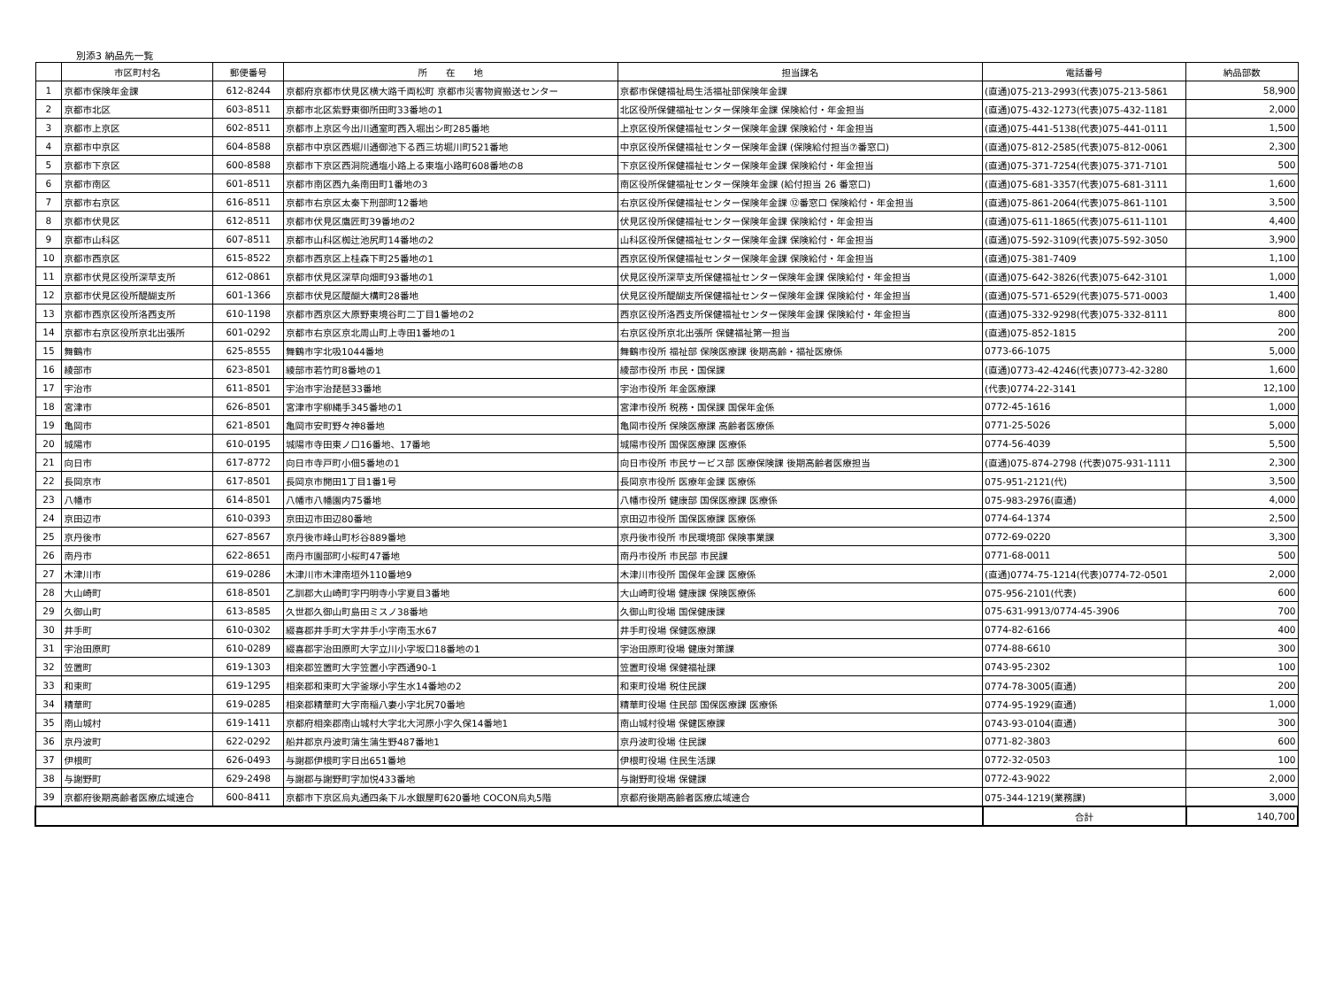別添3 納品先一覧
| | 市区町村名 | 郵便番号 | 所 在 地 | 担当課名 | 電話番号 | 納品部数 |
| --- | --- | --- | --- | --- | --- | --- |
| 1 | 京都市保険年金課 | 612-8244 | 京都府京都市伏見区横大路千両松町 京都市災害物資搬送センター | 京都市保健福祉局生活福祉部保険年金課 | (直通)075-213-2993(代表)075-213-5861 | 58,900 |
| 2 | 京都市北区 | 603-8511 | 京都市北区紫野東御所田町33番地の1 | 北区役所保健福祉センター保険年金課 保険給付・年金担当 | (直通)075-432-1273(代表)075-432-1181 | 2,000 |
| 3 | 京都市上京区 | 602-8511 | 京都市上京区今出川通室町西入堀出シ町285番地 | 上京区役所保健福祉センター保険年金課 保険給付・年金担当 | (直通)075-441-5138(代表)075-441-0111 | 1,500 |
| 4 | 京都市中京区 | 604-8588 | 京都市中京区西堀川通御池下る西三坊堀川町521番地 | 中京区役所保健福祉センター保険年金課 (保険給付担当⑦番窓口) | (直通)075-812-2585(代表)075-812-0061 | 2,300 |
| 5 | 京都市下京区 | 600-8588 | 京都市下京区西洞院通塩小路上る東塩小路町608番地の8 | 下京区役所保健福祉センター保険年金課 保険給付・年金担当 | (直通)075-371-7254(代表)075-371-7101 | 500 |
| 6 | 京都市南区 | 601-8511 | 京都市南区西九条南田町1番地の3 | 南区役所保健福祉センター保険年金課 (給付担当 26 番窓口) | (直通)075-681-3357(代表)075-681-3111 | 1,600 |
| 7 | 京都市右京区 | 616-8511 | 京都市右京区太秦下刑部町12番地 | 右京区役所保健福祉センター保険年金課 ⑫番窓口 保険給付・年金担当 | (直通)075-861-2064(代表)075-861-1101 | 3,500 |
| 8 | 京都市伏見区 | 612-8511 | 京都市伏見区鷹匠町39番地の2 | 伏見区役所保健福祉センター保険年金課 保険給付・年金担当 | (直通)075-611-1865(代表)075-611-1101 | 4,400 |
| 9 | 京都市山科区 | 607-8511 | 京都市山科区椥辻池尻町14番地の2 | 山科区役所保健福祉センター保険年金課 保険給付・年金担当 | (直通)075-592-3109(代表)075-592-3050 | 3,900 |
| 10 | 京都市西京区 | 615-8522 | 京都市西京区上桂森下町25番地の1 | 西京区役所保健福祉センター保険年金課 保険給付・年金担当 | (直通)075-381-7409 | 1,100 |
| 11 | 京都市伏見区役所深草支所 | 612-0861 | 京都市伏見区深草向畑町93番地の1 | 伏見区役所深草支所保健福祉センター保険年金課 保険給付・年金担当 | (直通)075-642-3826(代表)075-642-3101 | 1,000 |
| 12 | 京都市伏見区役所醍醐支所 | 601-1366 | 京都市伏見区醍醐大構町28番地 | 伏見区役所醍醐支所保健福祉センター保険年金課 保険給付・年金担当 | (直通)075-571-6529(代表)075-571-0003 | 1,400 |
| 13 | 京都市西京区役所洛西支所 | 610-1198 | 京都市西京区大原野東境谷町二丁目1番地の2 | 西京区役所洛西支所保健福祉センター保険年金課 保険給付・年金担当 | (直通)075-332-9298(代表)075-332-8111 | 800 |
| 14 | 京都市右京区役所京北出張所 | 601-0292 | 京都市右京区京北周山町上寺田1番地の1 | 右京区役所京北出張所 保健福祉第一担当 | (直通)075-852-1815 | 200 |
| 15 | 舞鶴市 | 625-8555 | 舞鶴市字北吸1044番地 | 舞鶴市役所 福祉部 保険医療課 後期高齢・福祉医療係 | 0773-66-1075 | 5,000 |
| 16 | 綾部市 | 623-8501 | 綾部市若竹町8番地の1 | 綾部市役所 市民・国保課 | (直通)0773-42-4246(代表)0773-42-3280 | 1,600 |
| 17 | 宇治市 | 611-8501 | 宇治市宇治琵琶33番地 | 宇治市役所 年金医療課 | (代表)0774-22-3141 | 12,100 |
| 18 | 宮津市 | 626-8501 | 宮津市字柳縄手345番地の1 | 宮津市役所 税務・国保課 国保年金係 | 0772-45-1616 | 1,000 |
| 19 | 亀岡市 | 621-8501 | 亀岡市安町野々神8番地 | 亀岡市役所 保険医療課 高齢者医療係 | 0771-25-5026 | 5,000 |
| 20 | 城陽市 | 610-0195 | 城陽市寺田東ノ口16番地、17番地 | 城陽市役所 国保医療課 医療係 | 0774-56-4039 | 5,500 |
| 21 | 向日市 | 617-8772 | 向日市寺戸町小佃5番地の1 | 向日市役所 市民サービス部 医療保険課 後期高齢者医療担当 | (直通)075-874-2798 (代表)075-931-1111 | 2,300 |
| 22 | 長岡京市 | 617-8501 | 長岡京市開田1丁目1番1号 | 長岡京市役所 医療年金課 医療係 | 075-951-2121(代) | 3,500 |
| 23 | 八幡市 | 614-8501 | 八幡市八幡園内75番地 | 八幡市役所 健康部 国保医療課 医療係 | 075-983-2976(直通) | 4,000 |
| 24 | 京田辺市 | 610-0393 | 京田辺市田辺80番地 | 京田辺市役所 国保医療課 医療係 | 0774-64-1374 | 2,500 |
| 25 | 京丹後市 | 627-8567 | 京丹後市峰山町杉谷889番地 | 京丹後市役所 市民環境部 保険事業課 | 0772-69-0220 | 3,300 |
| 26 | 南丹市 | 622-8651 | 南丹市園部町小桜町47番地 | 南丹市役所 市民部 市民課 | 0771-68-0011 | 500 |
| 27 | 木津川市 | 619-0286 | 木津川市木津南垣外110番地9 | 木津川市役所 国保年金課 医療係 | (直通)0774-75-1214(代表)0774-72-0501 | 2,000 |
| 28 | 大山崎町 | 618-8501 | 乙訓郡大山崎町字円明寺小字夏目3番地 | 大山崎町役場 健康課 保険医療係 | 075-956-2101(代表) | 600 |
| 29 | 久御山町 | 613-8585 | 久世郡久御山町島田ミスノ38番地 | 久御山町役場 国保健康課 | 075-631-9913/0774-45-3906 | 700 |
| 30 | 井手町 | 610-0302 | 綴喜郡井手町大字井手小字南玉水67 | 井手町役場 保健医療課 | 0774-82-6166 | 400 |
| 31 | 宇治田原町 | 610-0289 | 綴喜郡宇治田原町大字立川小字坂口18番地の1 | 宇治田原町役場 健康対策課 | 0774-88-6610 | 300 |
| 32 | 笠置町 | 619-1303 | 相楽郡笠置町大字笠置小字西通90-1 | 笠置町役場 保健福祉課 | 0743-95-2302 | 100 |
| 33 | 和束町 | 619-1295 | 相楽郡和束町大字釜塚小字生水14番地の2 | 和束町役場 税住民課 | 0774-78-3005(直通) | 200 |
| 34 | 精華町 | 619-0285 | 相楽郡精華町大字南稲八妻小字北尻70番地 | 精華町役場 住民部 国保医療課 医療係 | 0774-95-1929(直通) | 1,000 |
| 35 | 南山城村 | 619-1411 | 京都府相楽郡南山城村大字北大河原小字久保14番地1 | 南山城村役場 保健医療課 | 0743-93-0104(直通) | 300 |
| 36 | 京丹波町 | 622-0292 | 船井郡京丹波町蒲生蒲生野487番地1 | 京丹波町役場 住民課 | 0771-82-3803 | 600 |
| 37 | 伊根町 | 626-0493 | 与謝郡伊根町字日出651番地 | 伊根町役場 住民生活課 | 0772-32-0503 | 100 |
| 38 | 与謝野町 | 629-2498 | 与謝郡与謝野町字加悦433番地 | 与謝野町役場 保健課 | 0772-43-9022 | 2,000 |
| 39 | 京都府後期高齢者医療広域連合 | 600-8411 | 京都市下京区烏丸通四条下ル水銀屋町620番地 COCON烏丸5階 | 京都府後期高齢者医療広域連合 | 075-344-1219(業務課) | 3,000 |
| | | | | | 合計 | 140,700 |